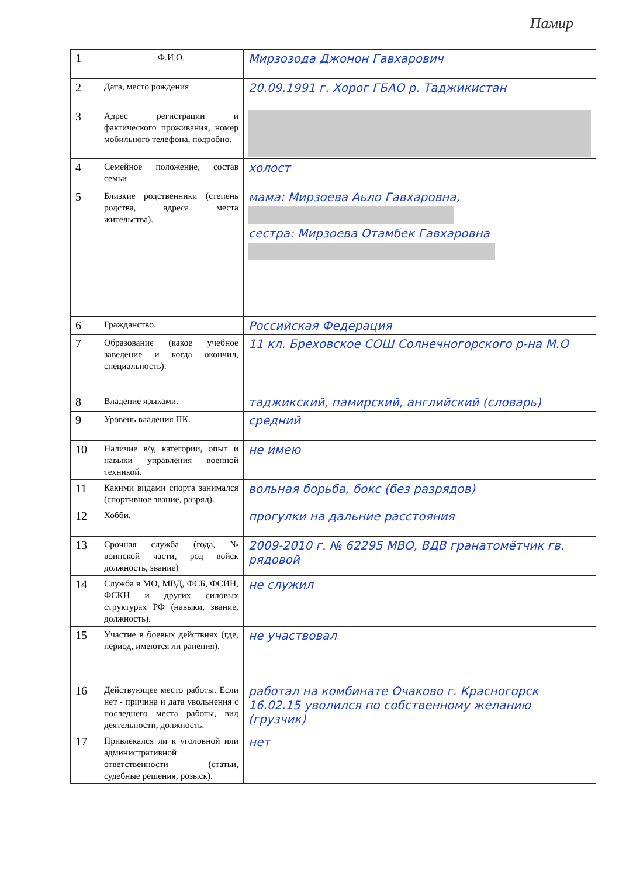Памир
| 1 | Ф.И.О. | Мирзозода Джонон Гавхарович |
| 2 | Дата, место рождения | 20.09.1991 г. Хорог ГБАО р. Таджикистан |
| 3 | Адрес регистрации и фактического проживания, номер мобильного телефона, подробно. | |
| 4 | Семейное положение, состав семьи | холост |
| 5 | Близкие родственники (степень родства, адреса места жительства). | мама: Мирзоева Аьло Гавхаровна, сестра: Мирзоева Отамбек Гавхаровна |
| 6 | Гражданство. | Российская Федерация |
| 7 | Образование (какое учебное заведение и когда окончил, специальность). | 11 кл. Бреховское СОШ Солнечногорского р-на М.О |
| 8 | Владение языками. | таджикский, памирский, английский (словарь) |
| 9 | Уровень владения ПК. | средний |
| 10 | Наличие в/у, категории, опыт и навыки управления военной техникой. | не имею |
| 11 | Какими видами спорта занимался (спортивное звание, разряд). | вольная борьба, бокс (без разрядов) |
| 12 | Хобби. | прогулки на дальние расстояния |
| 13 | Срочная служба (года, № воинской части, род войск должность, звание) | 2009-2010 г. № 62295 МВО, ВДВ гранатомётчик гв. рядовой |
| 14 | Служба в МО, МВД, ФСБ, ФСИН, ФСКН и других силовых структурах РФ (навыки, звание, должность). | не служил |
| 15 | Участие в боевых действиях (где, период, имеются ли ранения). | не участвовал |
| 16 | Действующее место работы. Если нет - причина и дата увольнения с последнего места работы , вид деятельности, должность. | работал на комбинате Очаково г. Красногорск 16.02.15 уволился по собственному желанию (грузчик) |
| 17 | Привлекался ли к уголовной или административной ответственности (статьи, судебные решения, розыск). | нет |